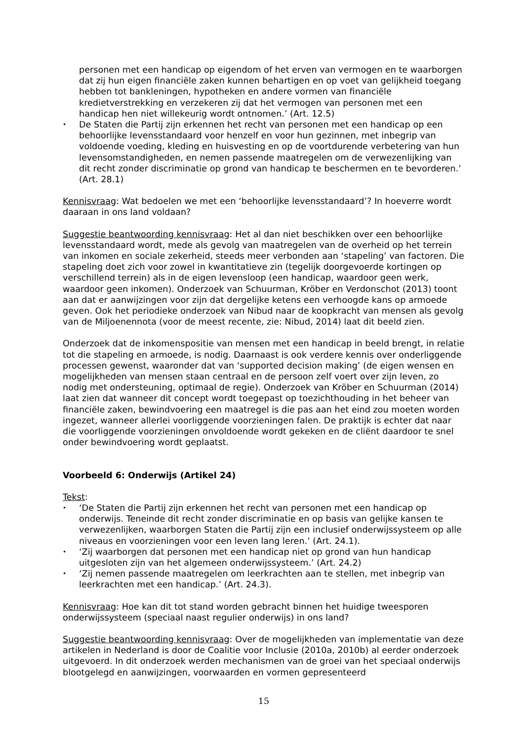personen met een handicap op eigendom of het erven van vermogen en te waarborgen dat zij hun eigen financiële zaken kunnen behartigen en op voet van gelijkheid toegang hebben tot bankleningen, hypotheken en andere vormen van financiële kredietverstrekking en verzekeren zij dat het vermogen van personen met een handicap hen niet willekeurig wordt ontnomen.’ (Art. 12.5)
• De Staten die Partij zijn erkennen het recht van personen met een handicap op een behoorlijke levensstandaard voor henzelf en voor hun gezinnen, met inbegrip van voldoende voeding, kleding en huisvesting en op de voortdurende verbetering van hun levensomstandigheden, en nemen passende maatregelen om de verwezenlijking van dit recht zonder discriminatie op grond van handicap te beschermen en te bevorderen.’ (Art. 28.1)
Kennisvraag: Wat bedoelen we met een ‘behoorlijke levensstandaard’? In hoeverre wordt daaraan in ons land voldaan?
Suggestie beantwoording kennisvraag: Het al dan niet beschikken over een behoorlijke levensstandaard wordt, mede als gevolg van maatregelen van de overheid op het terrein van inkomen en sociale zekerheid, steeds meer verbonden aan ‘stapeling’ van factoren. Die stapeling doet zich voor zowel in kwantitatieve zin (tegelijk doorgevoerde kortingen op verschillend terrein) als in de eigen levensloop (een handicap, waardoor geen werk, waardoor geen inkomen). Onderzoek van Schuurman, Kröber en Verdonschot (2013) toont aan dat er aanwijzingen voor zijn dat dergelijke ketens een verhoogde kans op armoede geven. Ook het periodieke onderzoek van Nibud naar de koopkracht van mensen als gevolg van de Miljoenennota (voor de meest recente, zie: Nibud, 2014) laat dit beeld zien.
Onderzoek dat de inkomenspositie van mensen met een handicap in beeld brengt, in relatie tot die stapeling en armoede, is nodig. Daarnaast is ook verdere kennis over onderliggende processen gewenst, waaronder dat van ‘supported decision making’ (de eigen wensen en mogelijkheden van mensen staan centraal en de persoon zelf voert over zijn leven, zo nodig met ondersteuning, optimaal de regie). Onderzoek van Kröber en Schuurman (2014) laat zien dat wanneer dit concept wordt toegepast op toezichthouding in het beheer van financiële zaken, bewindvoering een maatregel is die pas aan het eind zou moeten worden ingezet, wanneer allerlei voorliggende voorzieningen falen. De praktijk is echter dat naar die voorliggende voorzieningen onvoldoende wordt gekeken en de cliënt daardoor te snel onder bewindvoering wordt geplaatst.
Voorbeeld 6: Onderwijs (Artikel 24)
Tekst:
• ‘De Staten die Partij zijn erkennen het recht van personen met een handicap op onderwijs. Teneinde dit recht zonder discriminatie en op basis van gelijke kansen te verwezenlijken, waarborgen Staten die Partij zijn een inclusief onderwijssysteem op alle niveaus en voorzieningen voor een leven lang leren.’ (Art. 24.1).
• ‘Zij waarborgen dat personen met een handicap niet op grond van hun handicap uitgesloten zijn van het algemeen onderwijssysteem.’ (Art. 24.2)
• ‘Zij nemen passende maatregelen om leerkrachten aan te stellen, met inbegrip van leerkrachten met een handicap.’ (Art. 24.3).
Kennisvraag: Hoe kan dit tot stand worden gebracht binnen het huidige tweesporen onderwijssysteem (speciaal naast regulier onderwijs) in ons land?
Suggestie beantwoording kennisvraag: Over de mogelijkheden van implementatie van deze artikelen in Nederland is door de Coalitie voor Inclusie (2010a, 2010b) al eerder onderzoek uitgevoerd. In dit onderzoek werden mechanismen van de groei van het speciaal onderwijs blootgelegd en aanwijzingen, voorwaarden en vormen gepresenteerd
15